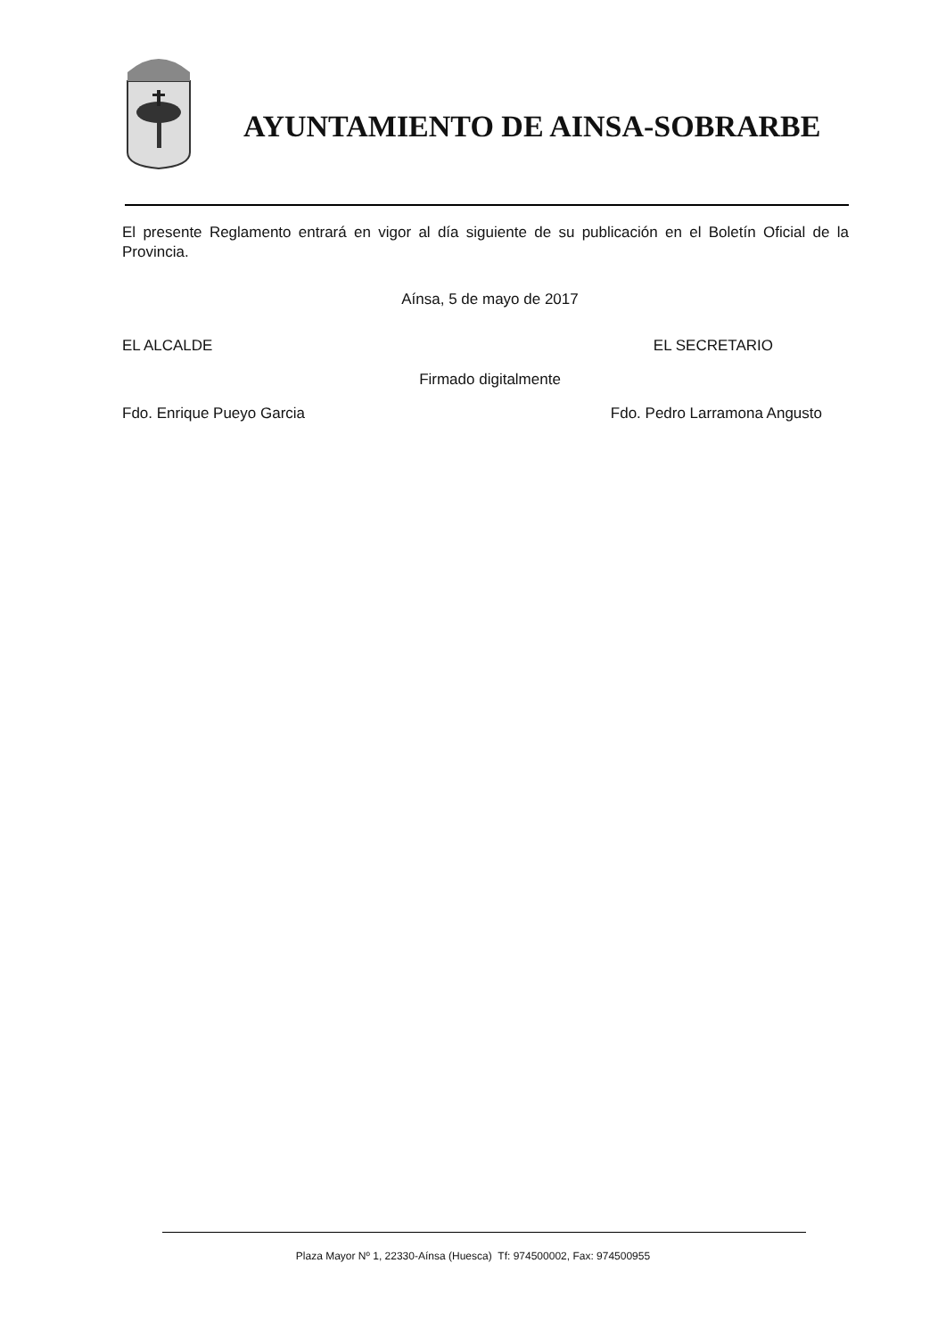AYUNTAMIENTO DE AINSA-SOBRARBE
El presente Reglamento entrará en vigor al día siguiente de su publicación en el Boletín Oficial de la Provincia.
Aínsa, 5 de mayo de 2017
EL ALCALDE EL SECRETARIO
Firmado digitalmente
Fdo. Enrique Pueyo Garcia Fdo. Pedro Larramona Angusto
Plaza Mayor Nº 1, 22330-Aínsa (Huesca) Tf: 974500002, Fax: 974500955